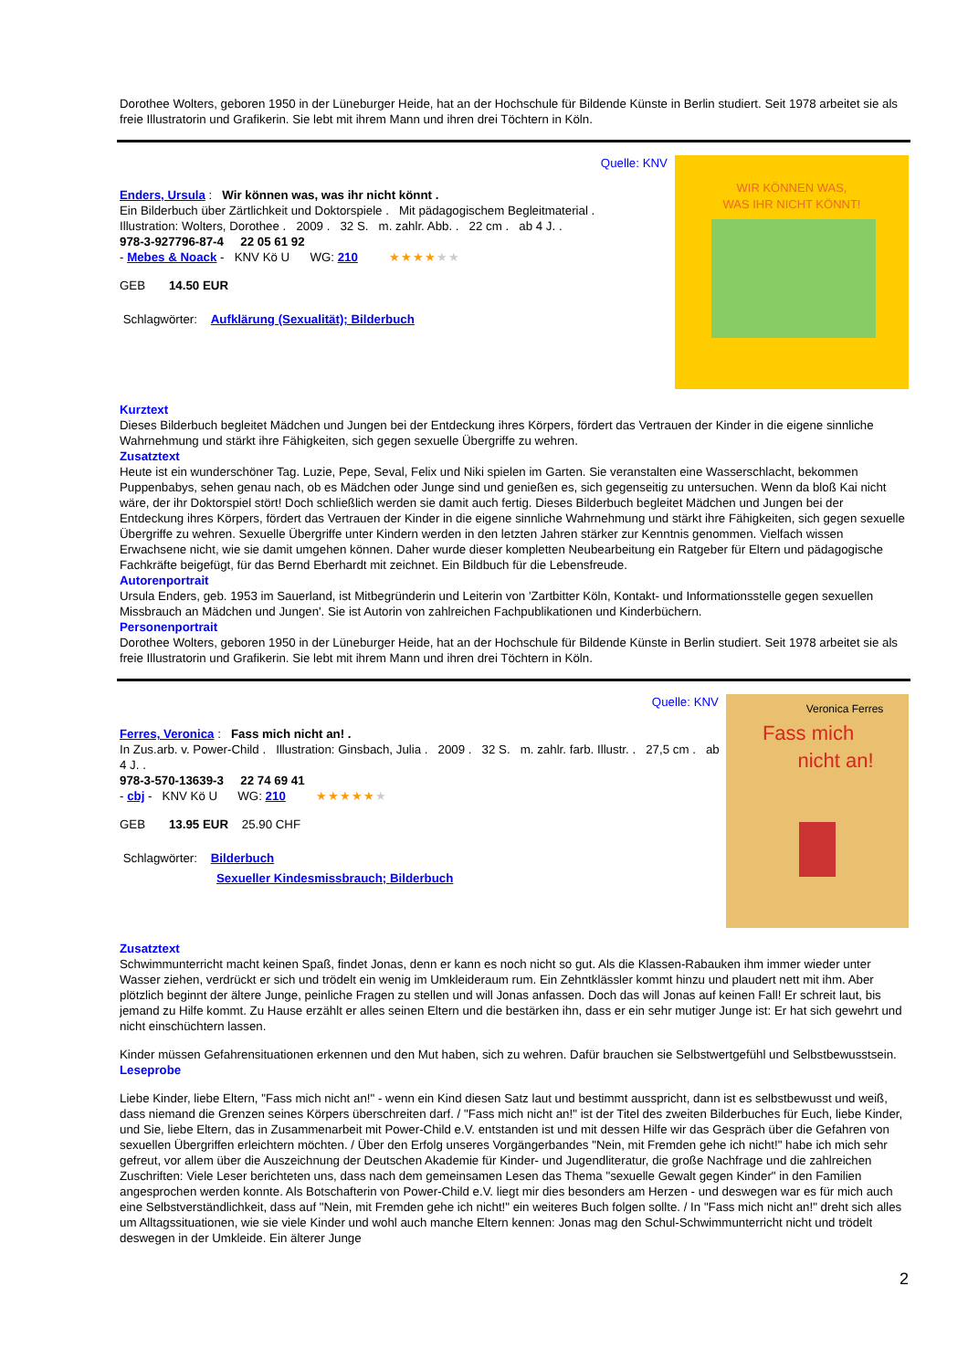Dorothee Wolters, geboren 1950 in der Lüneburger Heide, hat an der Hochschule für Bildende Künste in Berlin studiert. Seit 1978 arbeitet sie als freie Illustratorin und Grafikerin. Sie lebt mit ihrem Mann und ihren drei Töchtern in Köln.
Quelle: KNV
Enders, Ursula : Wir können was, was ihr nicht könnt .
Ein Bilderbuch über Zärtlichkeit und Doktorspiele . Mit pädagogischem Begleitmaterial .
Illustration: Wolters, Dorothee . 2009 . 32 S. m. zahlr. Abb. . 22 cm . ab 4 J. .
978-3-927796-87-4 22 05 61 92
- Mebes & Noack - KNV Kö U WG: 210 ★★★★★★
GEB 14.50 EUR
Schlagwörter: Aufklärung (Sexualität); Bilderbuch
WIR KÖNNEN WAS,
WAS IHR NICHT KÖNNT!
Kurztext
Dieses Bilderbuch begleitet Mädchen und Jungen bei der Entdeckung ihres Körpers, fördert das Vertrauen der Kinder in die eigene sinnliche Wahrnehmung und stärkt ihre Fähigkeiten, sich gegen sexuelle Übergriffe zu wehren.
Zusatztext
Heute ist ein wunderschöner Tag. Luzie, Pepe, Seval, Felix und Niki spielen im Garten. Sie veranstalten eine Wasserschlacht, bekommen Puppenbabys, sehen genau nach, ob es Mädchen oder Junge sind und genießen es, sich gegenseitig zu untersuchen. Wenn da bloß Kai nicht wäre, der ihr Doktorspiel stört! Doch schließlich werden sie damit auch fertig. Dieses Bilderbuch begleitet Mädchen und Jungen bei der Entdeckung ihres Körpers, fördert das Vertrauen der Kinder in die eigene sinnliche Wahrnehmung und stärkt ihre Fähigkeiten, sich gegen sexuelle Übergriffe zu wehren. Sexuelle Übergriffe unter Kindern werden in den letzten Jahren stärker zur Kenntnis genommen. Vielfach wissen Erwachsene nicht, wie sie damit umgehen können. Daher wurde dieser kompletten Neubearbeitung ein Ratgeber für Eltern und pädagogische Fachkräfte beigefügt, für das Bernd Eberhardt mit zeichnet. Ein Bildbuch für die Lebensfreude.
Autorenportrait
Ursula Enders, geb. 1953 im Sauerland, ist Mitbegründerin und Leiterin von 'Zartbitter Köln, Kontakt- und Informationsstelle gegen sexuellen Missbrauch an Mädchen und Jungen'. Sie ist Autorin von zahlreichen Fachpublikationen und Kinderbüchern.
Personenportrait
Dorothee Wolters, geboren 1950 in der Lüneburger Heide, hat an der Hochschule für Bildende Künste in Berlin studiert. Seit 1978 arbeitet sie als freie Illustratorin und Grafikerin. Sie lebt mit ihrem Mann und ihren drei Töchtern in Köln.
Quelle: KNV
Ferres, Veronica : Fass mich nicht an! .
In Zus.arb. v. Power-Child . Illustration: Ginsbach, Julia . 2009 . 32 S. m. zahlr. farb. Illustr. . 27,5 cm . ab 4 J. .
978-3-570-13639-3 22 74 69 41
- cbj - KNV Kö U WG: 210 ★★★★★★
GEB 13.95 EUR 25.90 CHF
Schlagwörter: Bilderbuch
Sexueller Kindesmissbrauch; Bilderbuch
Veronica Ferres
Fass mich
nicht an!
Zusatztext
Schwimmunterricht macht keinen Spaß, findet Jonas, denn er kann es noch nicht so gut. Als die Klassen-Rabauken ihm immer wieder unter Wasser ziehen, verdrückt er sich und trödelt ein wenig im Umkleideraum rum. Ein Zehntklässler kommt hinzu und plaudert nett mit ihm. Aber plötzlich beginnt der ältere Junge, peinliche Fragen zu stellen und will Jonas anfassen. Doch das will Jonas auf keinen Fall! Er schreit laut, bis jemand zu Hilfe kommt. Zu Hause erzählt er alles seinen Eltern und die bestärken ihn, dass er ein sehr mutiger Junge ist: Er hat sich gewehrt und nicht einschüchtern lassen.
Kinder müssen Gefahrensituationen erkennen und den Mut haben, sich zu wehren. Dafür brauchen sie Selbstwertgefühl und Selbstbewusstsein.
Leseprobe
Liebe Kinder, liebe Eltern, "Fass mich nicht an!" - wenn ein Kind diesen Satz laut und bestimmt ausspricht, dann ist es selbstbewusst und weiß, dass niemand die Grenzen seines Körpers überschreiten darf. / "Fass mich nicht an!" ist der Titel des zweiten Bilderbuches für Euch, liebe Kinder, und Sie, liebe Eltern, das in Zusammenarbeit mit Power-Child e.V. entstanden ist und mit dessen Hilfe wir das Gespräch über die Gefahren von sexuellen Übergriffen erleichtern möchten. / Über den Erfolg unseres Vorgängerbandes "Nein, mit Fremden gehe ich nicht!" habe ich mich sehr gefreut, vor allem über die Auszeichnung der Deutschen Akademie für Kinder- und Jugendliteratur, die große Nachfrage und die zahlreichen Zuschriften: Viele Leser berichteten uns, dass nach dem gemeinsamen Lesen das Thema "sexuelle Gewalt gegen Kinder" in den Familien angesprochen werden konnte. Als Botschafterin von Power-Child e.V. liegt mir dies besonders am Herzen - und deswegen war es für mich auch eine Selbstverständlichkeit, dass auf "Nein, mit Fremden gehe ich nicht!" ein weiteres Buch folgen sollte. / In "Fass mich nicht an!" dreht sich alles um Alltagssituationen, wie sie viele Kinder und wohl auch manche Eltern kennen: Jonas mag den Schul-Schwimmunterricht nicht und trödelt deswegen in der Umkleide. Ein älterer Junge
2